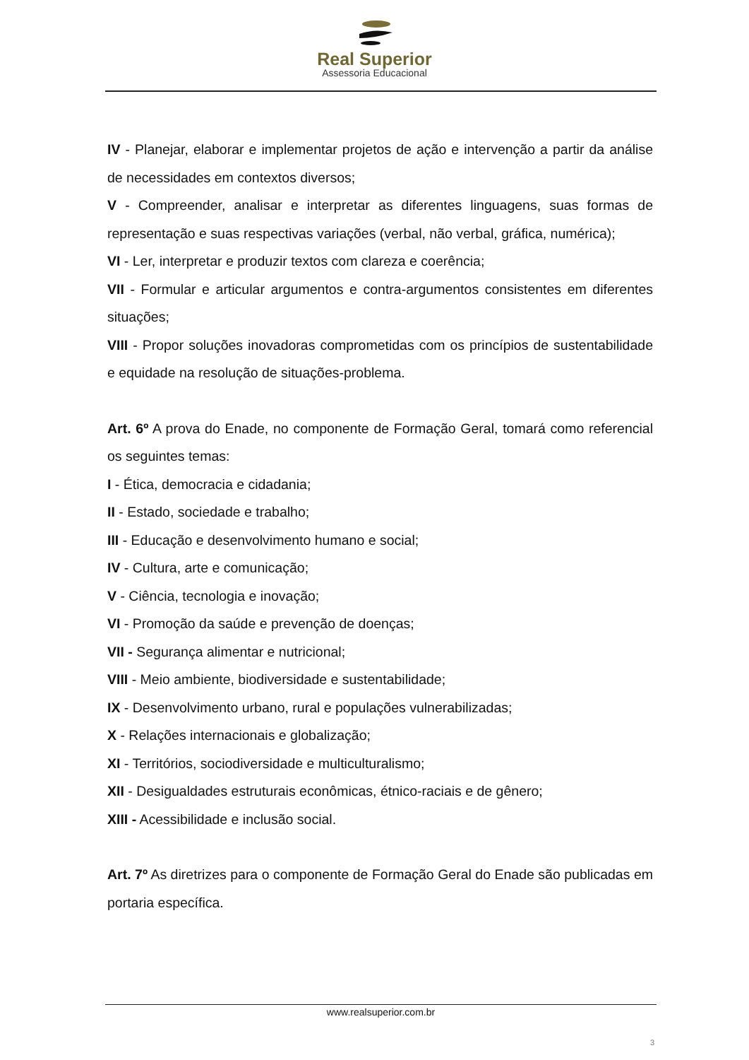Real Superior
Assessoria Educacional
IV - Planejar, elaborar e implementar projetos de ação e intervenção a partir da análise de necessidades em contextos diversos;
V - Compreender, analisar e interpretar as diferentes linguagens, suas formas de representação e suas respectivas variações (verbal, não verbal, gráfica, numérica);
VI - Ler, interpretar e produzir textos com clareza e coerência;
VII - Formular e articular argumentos e contra-argumentos consistentes em diferentes situações;
VIII - Propor soluções inovadoras comprometidas com os princípios de sustentabilidade e equidade na resolução de situações-problema.
Art. 6º A prova do Enade, no componente de Formação Geral, tomará como referencial os seguintes temas:
I - Ética, democracia e cidadania;
II - Estado, sociedade e trabalho;
III - Educação e desenvolvimento humano e social;
IV - Cultura, arte e comunicação;
V - Ciência, tecnologia e inovação;
VI - Promoção da saúde e prevenção de doenças;
VII - Segurança alimentar e nutricional;
VIII - Meio ambiente, biodiversidade e sustentabilidade;
IX - Desenvolvimento urbano, rural e populações vulnerabilizadas;
X - Relações internacionais e globalização;
XI - Territórios, sociodiversidade e multiculturalismo;
XII - Desigualdades estruturais econômicas, étnico-raciais e de gênero;
XIII - Acessibilidade e inclusão social.
Art. 7º As diretrizes para o componente de Formação Geral do Enade são publicadas em portaria específica.
www.realsuperior.com.br
3